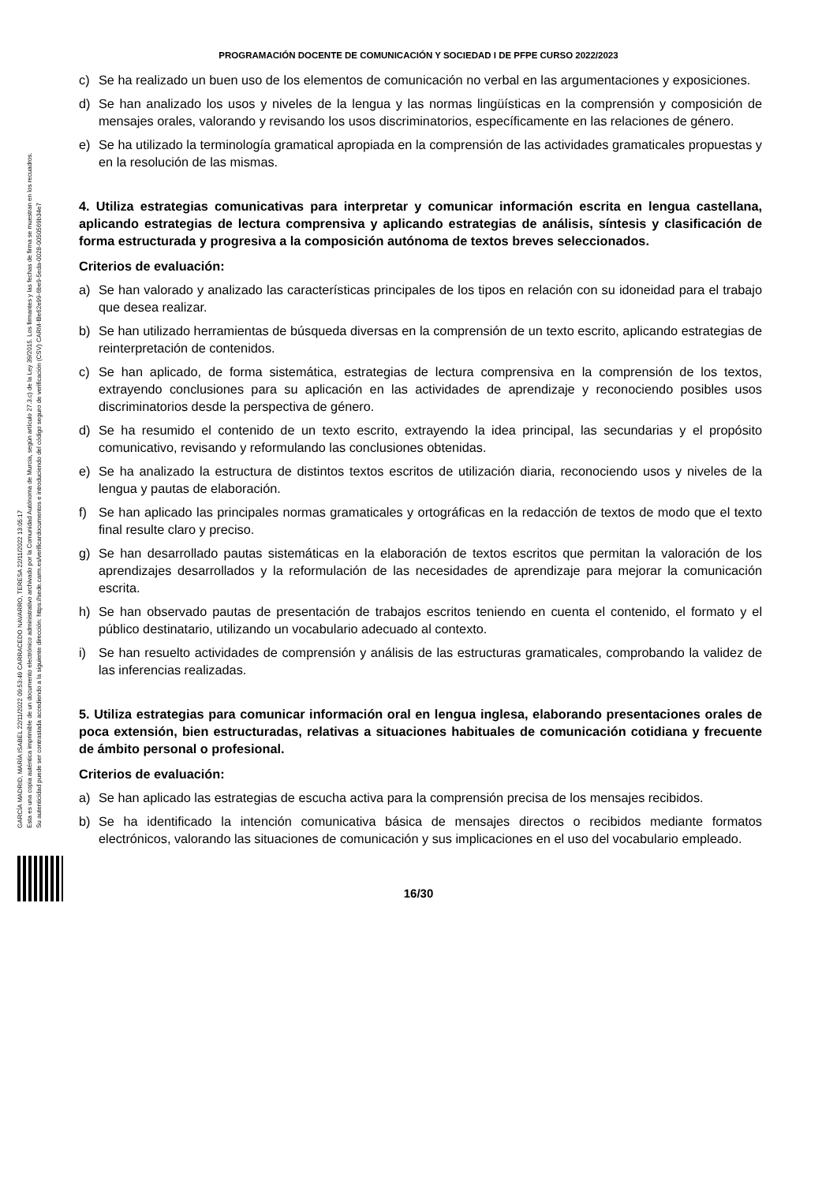GARCÍA MADRID, MARÍA ISABEL 22/11/2022 09:53:49 CARRACEDO NAVARRO, TERESA 22/11/2022 13:05:17
Esta es una copia auténtica imprimible de un documento electrónico administrativo archivado por la Comunidad Autónoma de Murcia, según artículo 27.3.c) de la Ley 39/2015. Los firmantes y las fechas de firma se muestran en los recuadros.
Su autenticidad puede ser contrastada accediendo a la siguiente dirección: https://sede.carm.es/verificardocumentos e introduciendo del código seguro de verificación (CSV) CARM-f8e62e99-6be9-5eda-0028-0050569b34e7
PROGRAMACIÓN DOCENTE DE COMUNICACIÓN Y SOCIEDAD I DE PFPE CURSO 2022/2023
c) Se ha realizado un buen uso de los elementos de comunicación no verbal en las argumentaciones y exposiciones.
d) Se han analizado los usos y niveles de la lengua y las normas lingüísticas en la comprensión y composición de mensajes orales, valorando y revisando los usos discriminatorios, específicamente en las relaciones de género.
e) Se ha utilizado la terminología gramatical apropiada en la comprensión de las actividades gramaticales propuestas y en la resolución de las mismas.
4. Utiliza estrategias comunicativas para interpretar y comunicar información escrita en lengua castellana, aplicando estrategias de lectura comprensiva y aplicando estrategias de análisis, síntesis y clasificación de forma estructurada y progresiva a la composición autónoma de textos breves seleccionados.
Criterios de evaluación:
a) Se han valorado y analizado las características principales de los tipos en relación con su idoneidad para el trabajo que desea realizar.
b) Se han utilizado herramientas de búsqueda diversas en la comprensión de un texto escrito, aplicando estrategias de reinterpretación de contenidos.
c) Se han aplicado, de forma sistemática, estrategias de lectura comprensiva en la comprensión de los textos, extrayendo conclusiones para su aplicación en las actividades de aprendizaje y reconociendo posibles usos discriminatorios desde la perspectiva de género.
d) Se ha resumido el contenido de un texto escrito, extrayendo la idea principal, las secundarias y el propósito comunicativo, revisando y reformulando las conclusiones obtenidas.
e) Se ha analizado la estructura de distintos textos escritos de utilización diaria, reconociendo usos y niveles de la lengua y pautas de elaboración.
f) Se han aplicado las principales normas gramaticales y ortográficas en la redacción de textos de modo que el texto final resulte claro y preciso.
g) Se han desarrollado pautas sistemáticas en la elaboración de textos escritos que permitan la valoración de los aprendizajes desarrollados y la reformulación de las necesidades de aprendizaje para mejorar la comunicación escrita.
h) Se han observado pautas de presentación de trabajos escritos teniendo en cuenta el contenido, el formato y el público destinatario, utilizando un vocabulario adecuado al contexto.
i) Se han resuelto actividades de comprensión y análisis de las estructuras gramaticales, comprobando la validez de las inferencias realizadas.
5. Utiliza estrategias para comunicar información oral en lengua inglesa, elaborando presentaciones orales de poca extensión, bien estructuradas, relativas a situaciones habituales de comunicación cotidiana y frecuente de ámbito personal o profesional.
Criterios de evaluación:
a) Se han aplicado las estrategias de escucha activa para la comprensión precisa de los mensajes recibidos.
b) Se ha identificado la intención comunicativa básica de mensajes directos o recibidos mediante formatos electrónicos, valorando las situaciones de comunicación y sus implicaciones en el uso del vocabulario empleado.
16/30